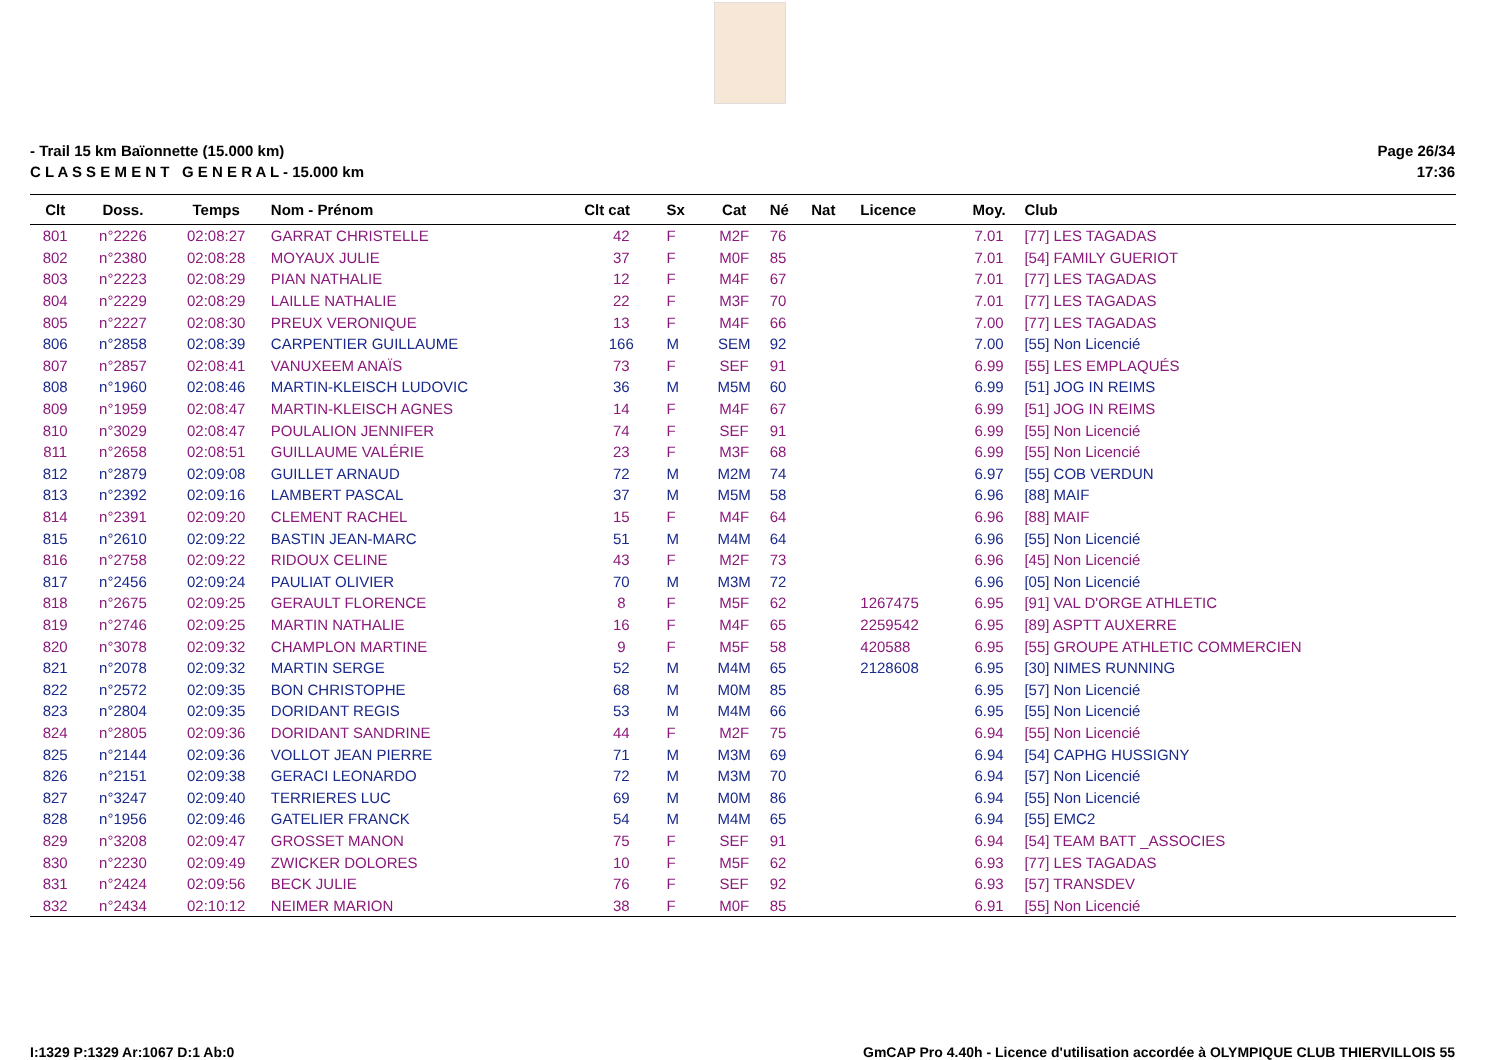- Trail 15 km Baïonnette (15.000 km)
C L A S S E M E N T G E N E R A L - 15.000 km
Page 26/34
17:36
| Clt | Doss. | Temps | Nom - Prénom | Clt cat | Sx | Cat | Né | Nat | Licence | Moy. | Club |
| --- | --- | --- | --- | --- | --- | --- | --- | --- | --- | --- | --- |
| 801 | n°2226 | 02:08:27 | GARRAT CHRISTELLE | 42 | F | M2F | 76 | | | 7.01 | [77] LES TAGADAS |
| 802 | n°2380 | 02:08:28 | MOYAUX JULIE | 37 | F | M0F | 85 | | | 7.01 | [54] FAMILY GUERIOT |
| 803 | n°2223 | 02:08:29 | PIAN NATHALIE | 12 | F | M4F | 67 | | | 7.01 | [77] LES TAGADAS |
| 804 | n°2229 | 02:08:29 | LAILLE NATHALIE | 22 | F | M3F | 70 | | | 7.01 | [77] LES TAGADAS |
| 805 | n°2227 | 02:08:30 | PREUX VERONIQUE | 13 | F | M4F | 66 | | | 7.00 | [77] LES TAGADAS |
| 806 | n°2858 | 02:08:39 | CARPENTIER GUILLAUME | 166 | M | SEM | 92 | | | 7.00 | [55] Non Licencié |
| 807 | n°2857 | 02:08:41 | VANUXEEM ANAÏS | 73 | F | SEF | 91 | | | 6.99 | [55] LES EMPLAQUÉS |
| 808 | n°1960 | 02:08:46 | MARTIN-KLEISCH LUDOVIC | 36 | M | M5M | 60 | | | 6.99 | [51] JOG IN REIMS |
| 809 | n°1959 | 02:08:47 | MARTIN-KLEISCH AGNES | 14 | F | M4F | 67 | | | 6.99 | [51] JOG IN REIMS |
| 810 | n°3029 | 02:08:47 | POULALION JENNIFER | 74 | F | SEF | 91 | | | 6.99 | [55] Non Licencié |
| 811 | n°2658 | 02:08:51 | GUILLAUME VALÉRIE | 23 | F | M3F | 68 | | | 6.99 | [55] Non Licencié |
| 812 | n°2879 | 02:09:08 | GUILLET ARNAUD | 72 | M | M2M | 74 | | | 6.97 | [55] COB VERDUN |
| 813 | n°2392 | 02:09:16 | LAMBERT PASCAL | 37 | M | M5M | 58 | | | 6.96 | [88] MAIF |
| 814 | n°2391 | 02:09:20 | CLEMENT RACHEL | 15 | F | M4F | 64 | | | 6.96 | [88] MAIF |
| 815 | n°2610 | 02:09:22 | BASTIN JEAN-MARC | 51 | M | M4M | 64 | | | 6.96 | [55] Non Licencié |
| 816 | n°2758 | 02:09:22 | RIDOUX CELINE | 43 | F | M2F | 73 | | | 6.96 | [45] Non Licencié |
| 817 | n°2456 | 02:09:24 | PAULIAT OLIVIER | 70 | M | M3M | 72 | | | 6.96 | [05] Non Licencié |
| 818 | n°2675 | 02:09:25 | GERAULT FLORENCE | 8 | F | M5F | 62 | | 1267475 | 6.95 | [91] VAL D'ORGE ATHLETIC |
| 819 | n°2746 | 02:09:25 | MARTIN NATHALIE | 16 | F | M4F | 65 | | 2259542 | 6.95 | [89] ASPTT AUXERRE |
| 820 | n°3078 | 02:09:32 | CHAMPLON MARTINE | 9 | F | M5F | 58 | | 420588 | 6.95 | [55] GROUPE ATHLETIC COMMERCIEN |
| 821 | n°2078 | 02:09:32 | MARTIN SERGE | 52 | M | M4M | 65 | | 2128608 | 6.95 | [30] NIMES RUNNING |
| 822 | n°2572 | 02:09:35 | BON CHRISTOPHE | 68 | M | M0M | 85 | | | 6.95 | [57] Non Licencié |
| 823 | n°2804 | 02:09:35 | DORIDANT REGIS | 53 | M | M4M | 66 | | | 6.95 | [55] Non Licencié |
| 824 | n°2805 | 02:09:36 | DORIDANT SANDRINE | 44 | F | M2F | 75 | | | 6.94 | [55] Non Licencié |
| 825 | n°2144 | 02:09:36 | VOLLOT JEAN PIERRE | 71 | M | M3M | 69 | | | 6.94 | [54] CAPHG HUSSIGNY |
| 826 | n°2151 | 02:09:38 | GERACI LEONARDO | 72 | M | M3M | 70 | | | 6.94 | [57] Non Licencié |
| 827 | n°3247 | 02:09:40 | TERRIERES LUC | 69 | M | M0M | 86 | | | 6.94 | [55] Non Licencié |
| 828 | n°1956 | 02:09:46 | GATELIER FRANCK | 54 | M | M4M | 65 | | | 6.94 | [55] EMC2 |
| 829 | n°3208 | 02:09:47 | GROSSET MANON | 75 | F | SEF | 91 | | | 6.94 | [54] TEAM BATT _ASSOCIES |
| 830 | n°2230 | 02:09:49 | ZWICKER DOLORES | 10 | F | M5F | 62 | | | 6.93 | [77] LES TAGADAS |
| 831 | n°2424 | 02:09:56 | BECK JULIE | 76 | F | SEF | 92 | | | 6.93 | [57] TRANSDEV |
| 832 | n°2434 | 02:10:12 | NEIMER MARION | 38 | F | M0F | 85 | | | 6.91 | [55] Non Licencié |
I:1329 P:1329 Ar:1067 D:1 Ab:0 GmCAP Pro 4.40h - Licence d'utilisation accordée à OLYMPIQUE CLUB THIERVILLOIS 55